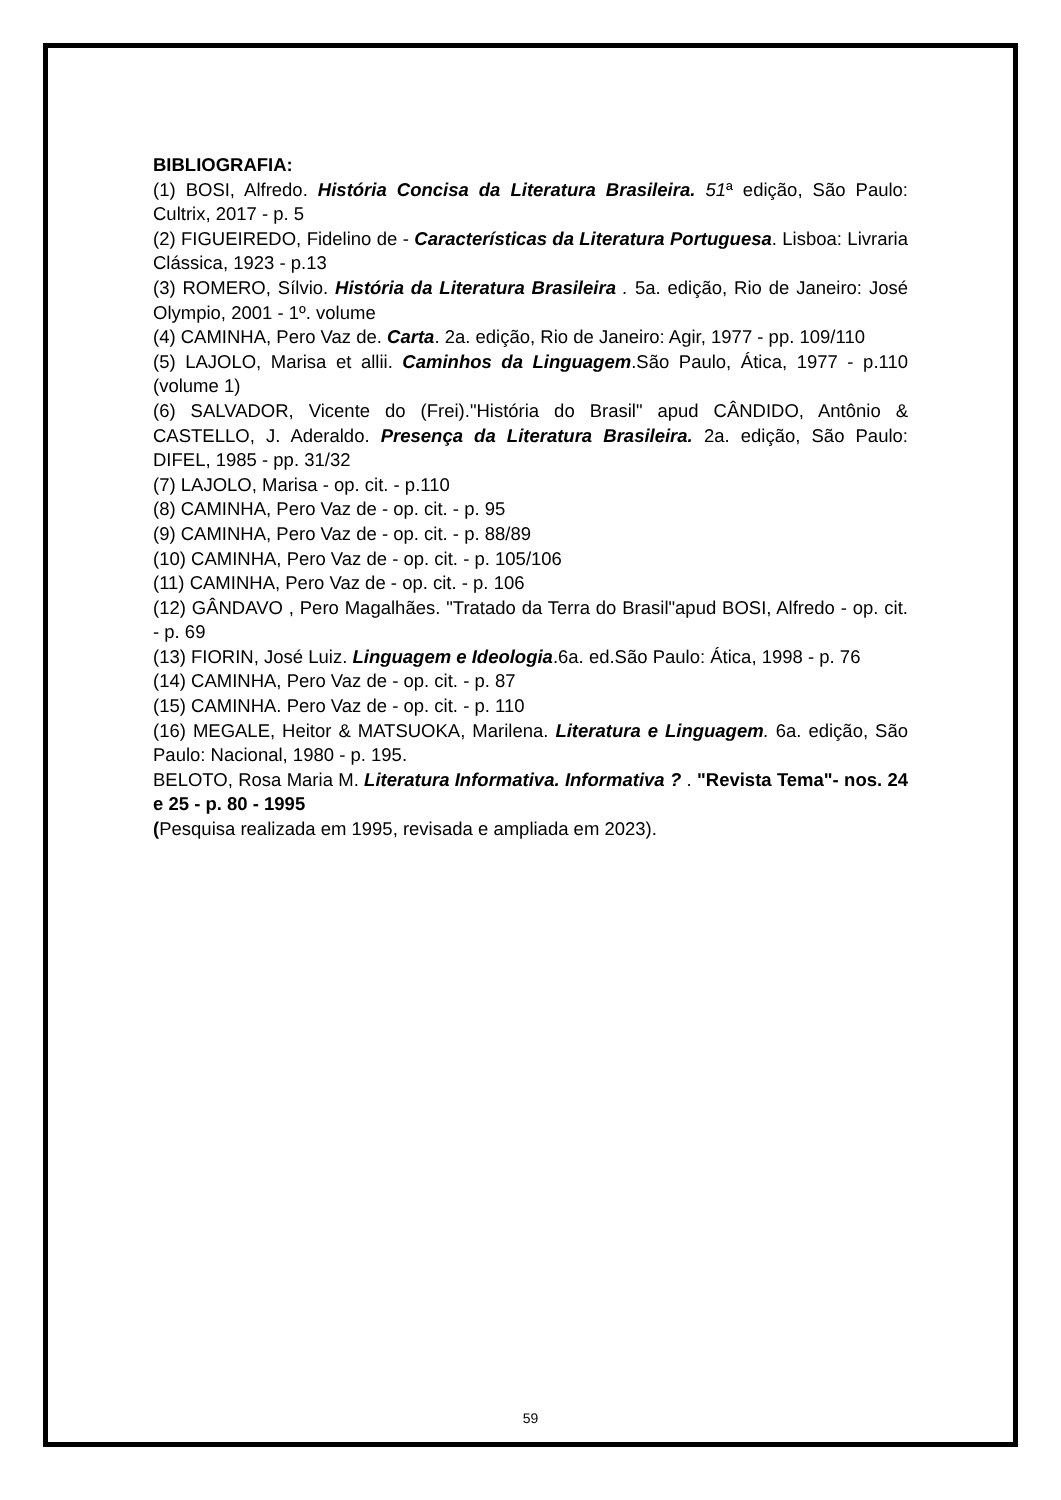BIBLIOGRAFIA:
(1) BOSI, Alfredo. História Concisa da Literatura Brasileira. 51ª edição, São Paulo: Cultrix, 2017 - p. 5
(2) FIGUEIREDO, Fidelino de - Características da Literatura Portuguesa. Lisboa: Livraria Clássica, 1923 - p.13
(3) ROMERO, Sílvio. História da Literatura Brasileira . 5a. edição, Rio de Janeiro: José Olympio, 2001 - 1º. volume
(4) CAMINHA, Pero Vaz de. Carta. 2a. edição, Rio de Janeiro: Agir, 1977 - pp. 109/110
(5) LAJOLO, Marisa et allii. Caminhos da Linguagem.São Paulo, Ática, 1977 - p.110 (volume 1)
(6) SALVADOR, Vicente do (Frei)."História do Brasil" apud CÂNDIDO, Antônio & CASTELLO, J. Aderaldo. Presença da Literatura Brasileira. 2a. edição, São Paulo: DIFEL, 1985 - pp. 31/32
(7) LAJOLO, Marisa - op. cit. - p.110
(8) CAMINHA, Pero Vaz de - op. cit. - p. 95
(9) CAMINHA, Pero Vaz de - op. cit. - p. 88/89
(10) CAMINHA, Pero Vaz de - op. cit. - p. 105/106
(11) CAMINHA, Pero Vaz de - op. cit. - p. 106
(12) GÂNDAVO , Pero Magalhães. "Tratado da Terra do Brasil"apud BOSI, Alfredo - op. cit. - p. 69
(13) FIORIN, José Luiz. Linguagem e Ideologia.6a. ed.São Paulo: Ática, 1998 - p. 76
(14) CAMINHA, Pero Vaz de - op. cit. - p. 87
(15) CAMINHA. Pero Vaz de - op. cit. - p. 110
(16) MEGALE, Heitor & MATSUOKA, Marilena. Literatura e Linguagem. 6a. edição, São Paulo: Nacional, 1980 - p. 195.
BELOTO, Rosa Maria M. Literatura Informativa. Informativa ? . "Revista Tema"- nos. 24 e 25 - p. 80 - 1995
(Pesquisa realizada em 1995, revisada e ampliada em 2023).
59